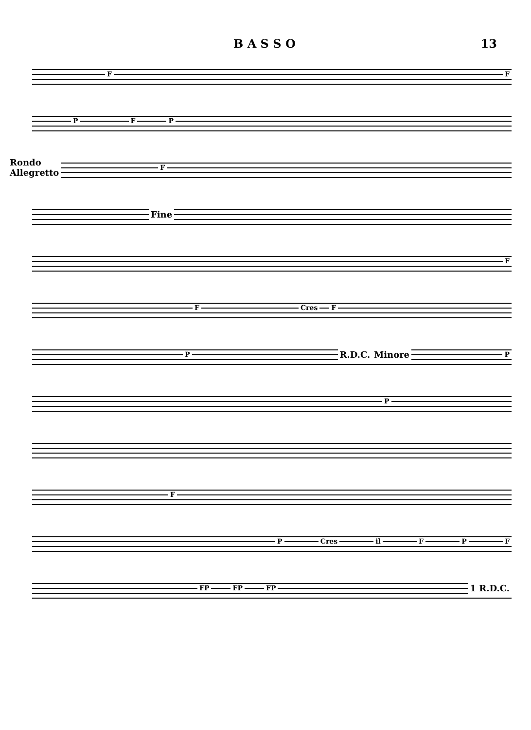B A S S O 13
F F
P F P
Rondo
Allegretto F
Fine
F
F Cres F
P R.D.C. Minore P
P
F
P Cres il F P F
FP FP FP 1 R.D.C.